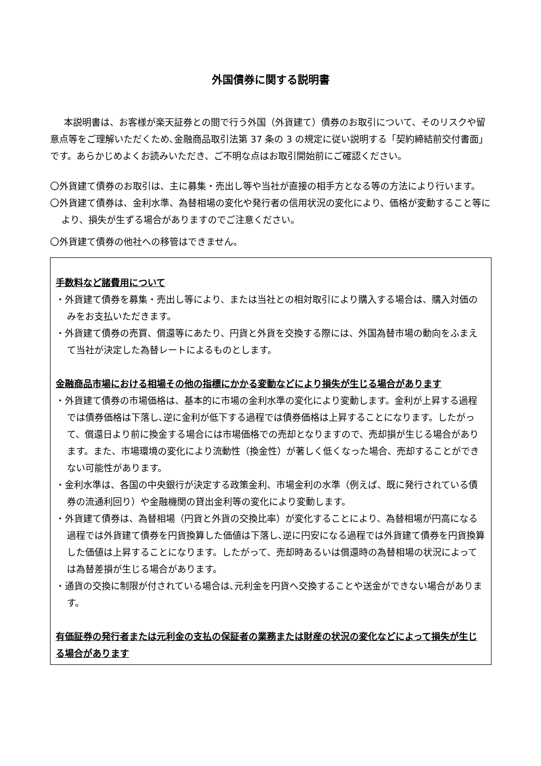外国債券に関する説明書
本説明書は、お客様が楽天証券との間で行う外国（外貨建て）債券のお取引について、そのリスクや留意点等をご理解いただくため､金融商品取引法第 37 条の 3 の規定に従い説明する「契約締結前交付書面」です。あらかじめよくお読みいただき、ご不明な点はお取引開始前にご確認ください。
〇外貨建て債券のお取引は、主に募集・売出し等や当社が直接の相手方となる等の方法により行います。
〇外貨建て債券は、金利水準、為替相場の変化や発行者の信用状況の変化により、価格が変動すること等により、損失が生ずる場合がありますのでご注意ください。
〇外貨建て債券の他社への移管はできません。
手数料など諸費用について
・外貨建て債券を募集・売出し等により、または当社との相対取引により購入する場合は、購入対価のみをお支払いただきます。
・外貨建て債券の売買、償還等にあたり、円貨と外貨を交換する際には、外国為替市場の動向をふまえて当社が決定した為替レートによるものとします。
金融商品市場における相場その他の指標にかかる変動などにより損失が生じる場合があります
・外貨建て債券の市場価格は、基本的に市場の金利水準の変化により変動します。金利が上昇する過程では債券価格は下落し､逆に金利が低下する過程では債券価格は上昇することになります。したがって、償還日より前に換金する場合には市場価格での売却となりますので、売却損が生じる場合があります。また、市場環境の変化により流動性（換金性）が著しく低くなった場合、売却することができない可能性があります。
・金利水準は、各国の中央銀行が決定する政策金利、市場金利の水準（例えば、既に発行されている債券の流通利回り）や金融機関の貸出金利等の変化により変動します。
・外貨建て債券は、為替相場（円貨と外貨の交換比率）が変化することにより、為替相場が円高になる過程では外貨建て債券を円貨換算した価値は下落し､逆に円安になる過程では外貨建て債券を円貨換算した価値は上昇することになります。したがって、売却時あるいは償還時の為替相場の状況によっては為替差損が生じる場合があります。
・通貨の交換に制限が付されている場合は､元利金を円貨へ交換することや送金ができない場合があります。
有価証券の発行者または元利金の支払の保証者の業務または財産の状況の変化などによって損失が生じる場合があります